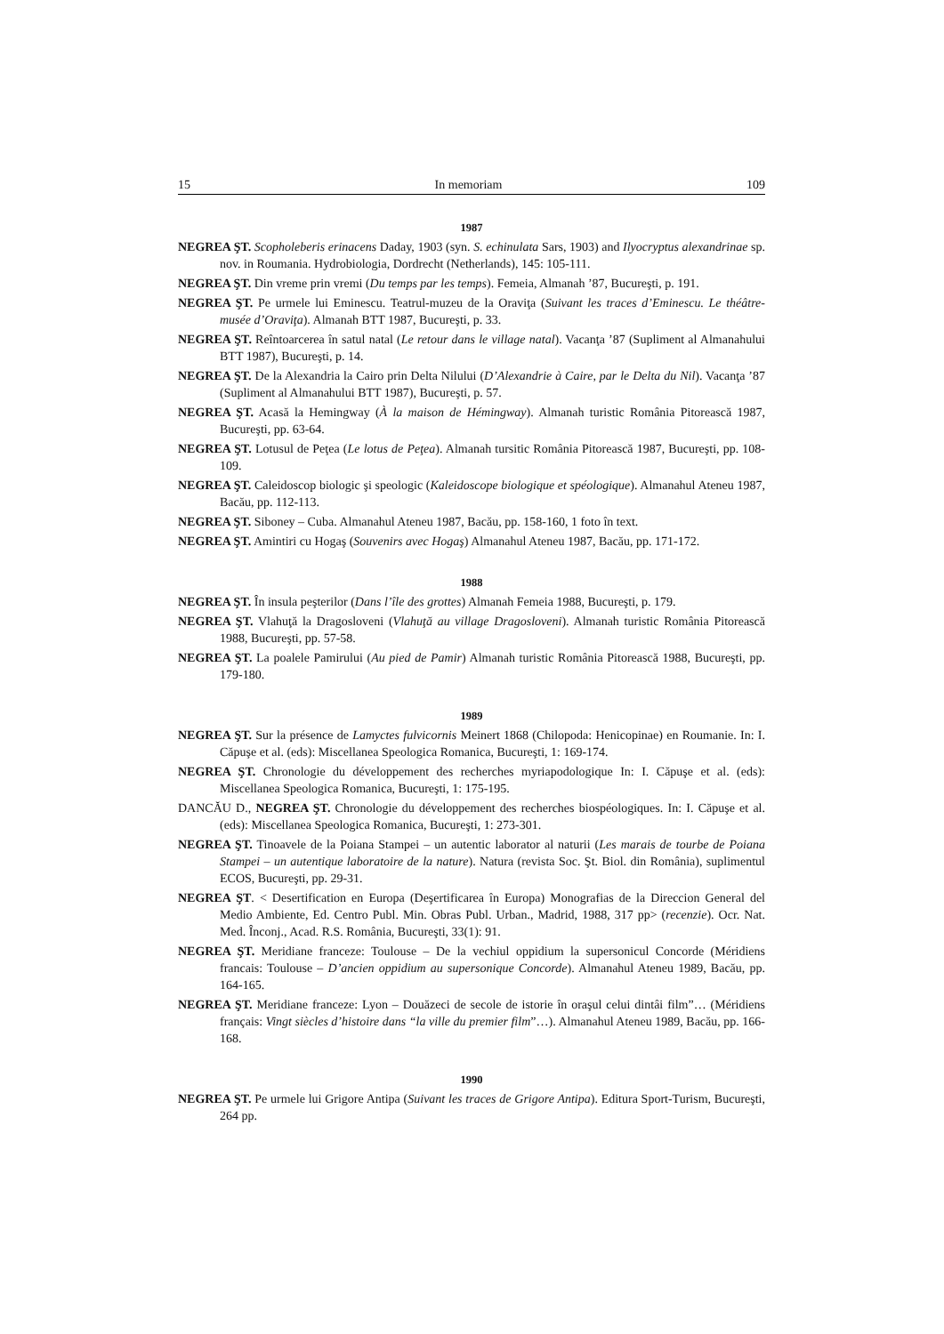15 In memoriam 109
1987
NEGREA ŞT. Scopholeberis erinacens Daday, 1903 (syn. S. echinulata Sars, 1903) and Ilyocryptus alexandrinae sp. nov. in Roumania. Hydrobiologia, Dordrecht (Netherlands), 145: 105-111.
NEGREA ŞT. Din vreme prin vremi (Du temps par les temps). Femeia, Almanah ’87, Bucureşti, p. 191.
NEGREA ŞT. Pe urmele lui Eminescu. Teatrul-muzeu de la Oraviţa (Suivant les traces d’Eminescu. Le théâtre-musée d’Oraviţa). Almanah BTT 1987, Bucureşti, p. 33.
NEGREA ŞT. Reîntoarcerea în satul natal (Le retour dans le village natal). Vacanţa ’87 (Supliment al Almanahului BTT 1987), Bucureşti, p. 14.
NEGREA ŞT. De la Alexandria la Cairo prin Delta Nilului (D’Alexandrie à Caire, par le Delta du Nil). Vacanţa ’87 (Supliment al Almanahului BTT 1987), Bucureşti, p. 57.
NEGREA ŞT. Acasă la Hemingway (À la maison de Hémingway). Almanah turistic România Pitorească 1987, Bucureşti, pp. 63-64.
NEGREA ŞT. Lotusul de Peţea (Le lotus de Peţea). Almanah tursitic România Pitorească 1987, Bucureşti, pp. 108-109.
NEGREA ŞT. Caleidoscop biologic şi speologic (Kaleidoscope biologique et spéologique). Almanahul Ateneu 1987, Bacău, pp. 112-113.
NEGREA ŞT. Siboney – Cuba. Almanahul Ateneu 1987, Bacău, pp. 158-160, 1 foto în text.
NEGREA ŞT. Amintiri cu Hogaş (Souvenirs avec Hogaş) Almanahul Ateneu 1987, Bacău, pp. 171-172.
1988
NEGREA ŞT. În insula peşterilor (Dans l’île des grottes) Almanah Femeia 1988, Bucureşti, p. 179.
NEGREA ŞT. Vlahuţă la Dragosloveni (Vlahuţă au village Dragosloveni). Almanah turistic România Pitorească 1988, Bucureşti, pp. 57-58.
NEGREA ŞT. La poalele Pamirului (Au pied de Pamir) Almanah turistic România Pitorească 1988, Bucureşti, pp. 179-180.
1989
NEGREA ŞT. Sur la présence de Lamyctes fulvicornis Meinert 1868 (Chilopoda: Henicopinae) en Roumanie. In: I. Căpuşe et al. (eds): Miscellanea Speologica Romanica, Bucureşti, 1: 169-174.
NEGREA ŞT. Chronologie du développement des recherches myriapodologique In: I. Căpuşe et al. (eds): Miscellanea Speologica Romanica, Bucureşti, 1: 175-195.
DANCĂU D., NEGREA ŞT. Chronologie du développement des recherches biospéologiques. In: I. Căpuşe et al. (eds): Miscellanea Speologica Romanica, Bucureşti, 1: 273-301.
NEGREA ŞT. Tinoavele de la Poiana Stampei – un autentic laborator al naturii (Les marais de tourbe de Poiana Stampei – un autentique laboratoire de la nature). Natura (revista Soc. Şt. Biol. din România), suplimentul ECOS, Bucureşti, pp. 29-31.
NEGREA ŞT. < Desertification en Europa (Deşertificarea în Europa) Monografias de la Direccion General del Medio Ambiente, Ed. Centro Publ. Min. Obras Publ. Urban., Madrid, 1988, 317 pp> (recenzie). Ocr. Nat. Med. Înconj., Acad. R.S. România, Bucureşti, 33(1): 91.
NEGREA ŞT. Meridiane franceze: Toulouse – De la vechiul oppidium la supersonicul Concorde (Méridiens francais: Toulouse – D’ancien oppidium au supersonique Concorde). Almanahul Ateneu 1989, Bacău, pp. 164-165.
NEGREA ŞT. Meridiane franceze: Lyon – Douăzeci de secole de istorie în oraşul celui dintâi film”… (Méridiens français: Vingt siècles d’histoire dans “la ville du premier film”…). Almanahul Ateneu 1989, Bacău, pp. 166-168.
1990
NEGREA ŞT. Pe urmele lui Grigore Antipa (Suivant les traces de Grigore Antipa). Editura Sport-Turism, Bucureşti, 264 pp.